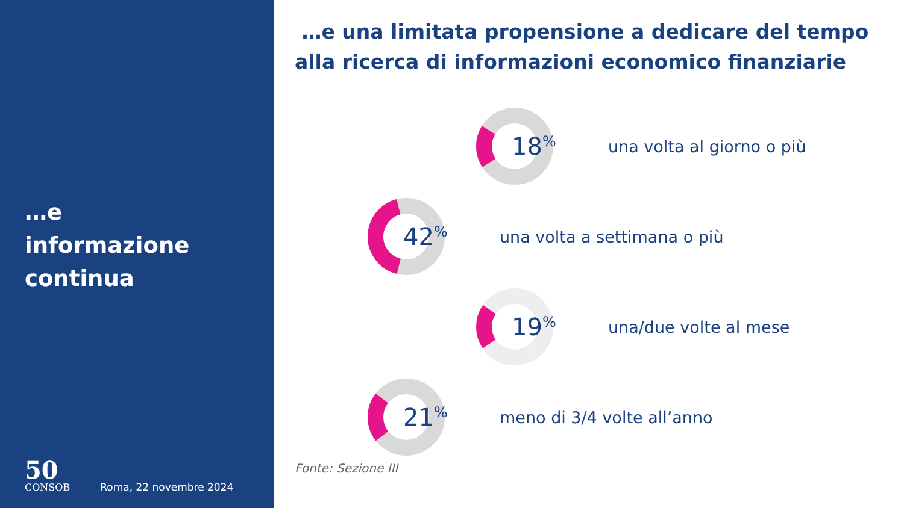…e
informazione
continua
50
CONSOB
Roma, 22 novembre 2024
…e una limitata propensione a dedicare del tempo alla ricerca di informazioni economico finanziarie
18<sup>%</sup> una volta al giorno o più
42<sup>%</sup> una volta a settimana o più
19<sup>%</sup> una/due volte al mese
21<sup>%</sup> meno di 3/4 volte all’anno
Fonte: Sezione III